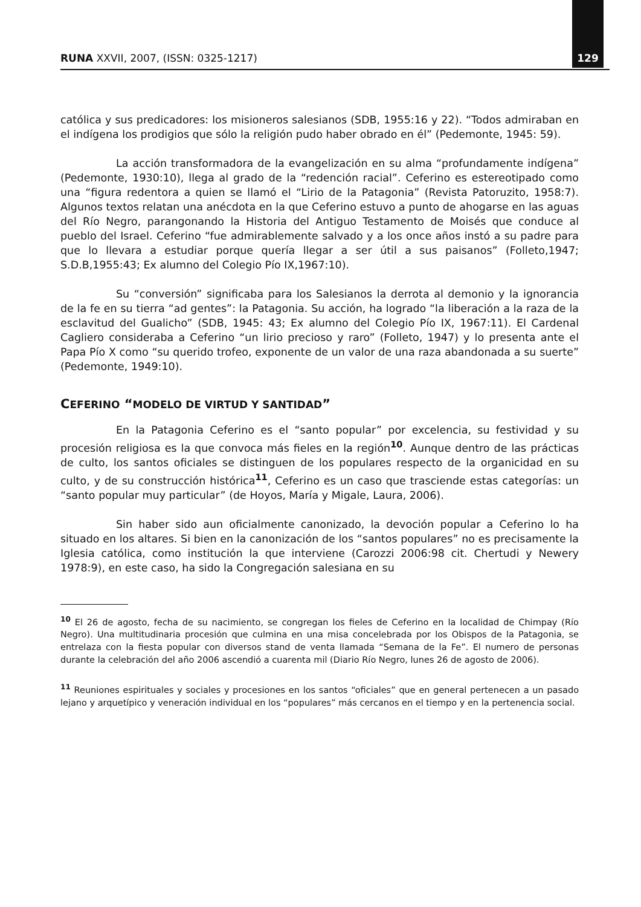RUNA XXVII, 2007, (ISSN: 0325-1217) 129
católica y sus predicadores: los misioneros salesianos (SDB, 1955:16 y 22). “Todos admiraban en el indígena los prodigios que sólo la religión pudo haber obrado en él” (Pedemonte, 1945: 59).
La acción transformadora de la evangelización en su alma “profundamente indígena” (Pedemonte, 1930:10), llega al grado de la “redención racial”. Ceferino es estereotipado como una “figura redentora a quien se llamó el “Lirio de la Patagonia” (Revista Patoruzito, 1958:7). Algunos textos relatan una anécdota en la que Ceferino estuvo a punto de ahogarse en las aguas del Río Negro, parangonando la Historia del Antiguo Testamento de Moisés que conduce al pueblo del Israel. Ceferino “fue admirablemente salvado y a los once años instó a su padre para que lo llevara a estudiar porque quería llegar a ser útil a sus paisanos” (Folleto,1947; S.D.B,1955:43; Ex alumno del Colegio Pío IX,1967:10).
Su “conversión” significaba para los Salesianos la derrota al demonio y la ignorancia de la fe en su tierra “ad gentes”: la Patagonia. Su acción, ha logrado “la liberación a la raza de la esclavitud del Gualicho” (SDB, 1945: 43; Ex alumno del Colegio Pío IX, 1967:11). El Cardenal Cagliero consideraba a Ceferino “un lirio precioso y raro” (Folleto, 1947) y lo presenta ante el Papa Pío X como “su querido trofeo, exponente de un valor de una raza abandonada a su suerte” (Pedemonte, 1949:10).
CEFERINO “MODELO DE VIRTUD Y SANTIDAD”
En la Patagonia Ceferino es el “santo popular” por excelencia, su festividad y su procesión religiosa es la que convoca más fieles en la región<sup>10</sup>. Aunque dentro de las prácticas de culto, los santos oficiales se distinguen de los populares respecto de la organicidad en su culto, y de su construcción histórica<sup>11</sup>, Ceferino es un caso que trasciende estas categorías: un “santo popular muy particular” (de Hoyos, María y Migale, Laura, 2006).
Sin haber sido aun oficialmente canonizado, la devoción popular a Ceferino lo ha situado en los altares. Si bien en la canonización de los “santos populares” no es precisamente la Iglesia católica, como institución la que interviene (Carozzi 2006:98 cit. Chertudi y Newery 1978:9), en este caso, ha sido la Congregación salesiana en su
<sup>10</sup> El 26 de agosto, fecha de su nacimiento, se congregan los fieles de Ceferino en la localidad de Chimpay (Río Negro). Una multitudinaria procesión que culmina en una misa concelebrada por los Obispos de la Patagonia, se entrelaza con la fiesta popular con diversos stand de venta llamada “Semana de la Fe”. El numero de personas durante la celebración del año 2006 ascendió a cuarenta mil (Diario Río Negro, lunes 26 de agosto de 2006).
<sup>11</sup> Reuniones espirituales y sociales y procesiones en los santos “oficiales” que en general pertenecen a un pasado lejano y arquetípico y veneración individual en los “populares” más cercanos en el tiempo y en la pertenencia social.